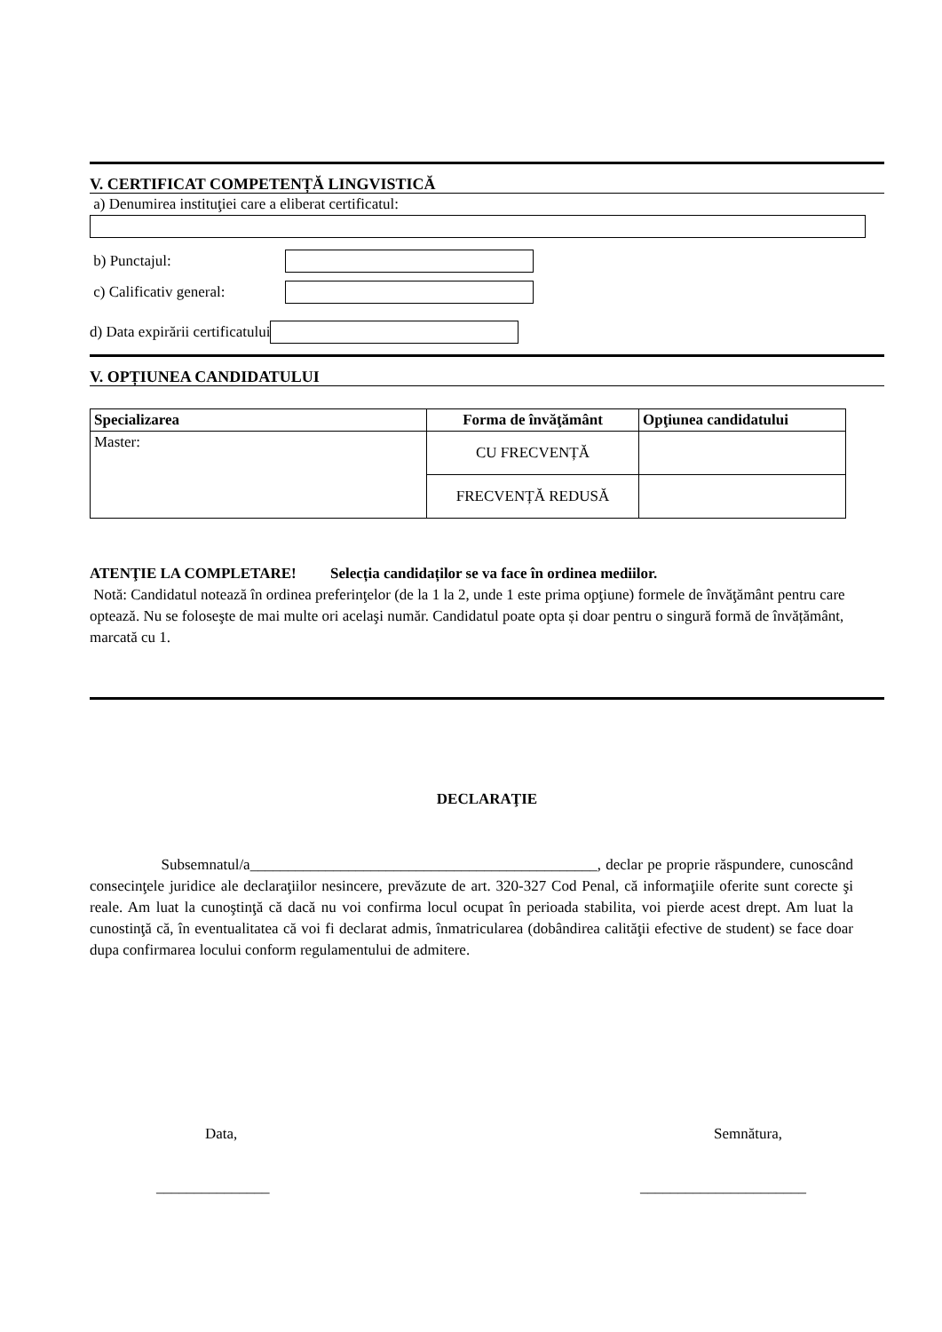V. CERTIFICAT COMPETENȚĂ LINGVISTICĂ
a) Denumirea instituţiei care a eliberat certificatul:
b) Punctajul:
c) Calificativ general:
d) Data expirării certificatului
V. OPȚIUNEA CANDIDATULUI
| Specializarea | Forma de învăţământ | Opţiunea candidatului |
| --- | --- | --- |
| Master: | CU FRECVENȚĂ | |
| | FRECVENȚĂ REDUSĂ | |
ATENŢIE LA COMPLETARE! Selecția candidaților se va face în ordinea mediilor.
Notă: Candidatul notează în ordinea preferinţelor (de la 1 la 2, unde 1 este prima opţiune) formele de învăţământ pentru care optează. Nu se foloseşte de mai multe ori acelaşi număr. Candidatul poate opta și doar pentru o singură formă de învățământ, marcată cu 1.
DECLARAŢIE
Subsemnatul/a______________________________________________, declar pe proprie răspundere, cunoscând consecinţele juridice ale declaraţiilor nesincere, prevăzute de art. 320-327 Cod Penal, că informaţiile oferite sunt corecte şi reale. Am luat la cunoştinţă că dacă nu voi confirma locul ocupat în perioada stabilita, voi pierde acest drept. Am luat la cunostinţă că, în eventualitatea că voi fi declarat admis, înmatricularea (dobândirea calităţii efective de student) se face doar dupa confirmarea locului conform regulamentului de admitere.
Data, Semnătura,
_______________ ______________________